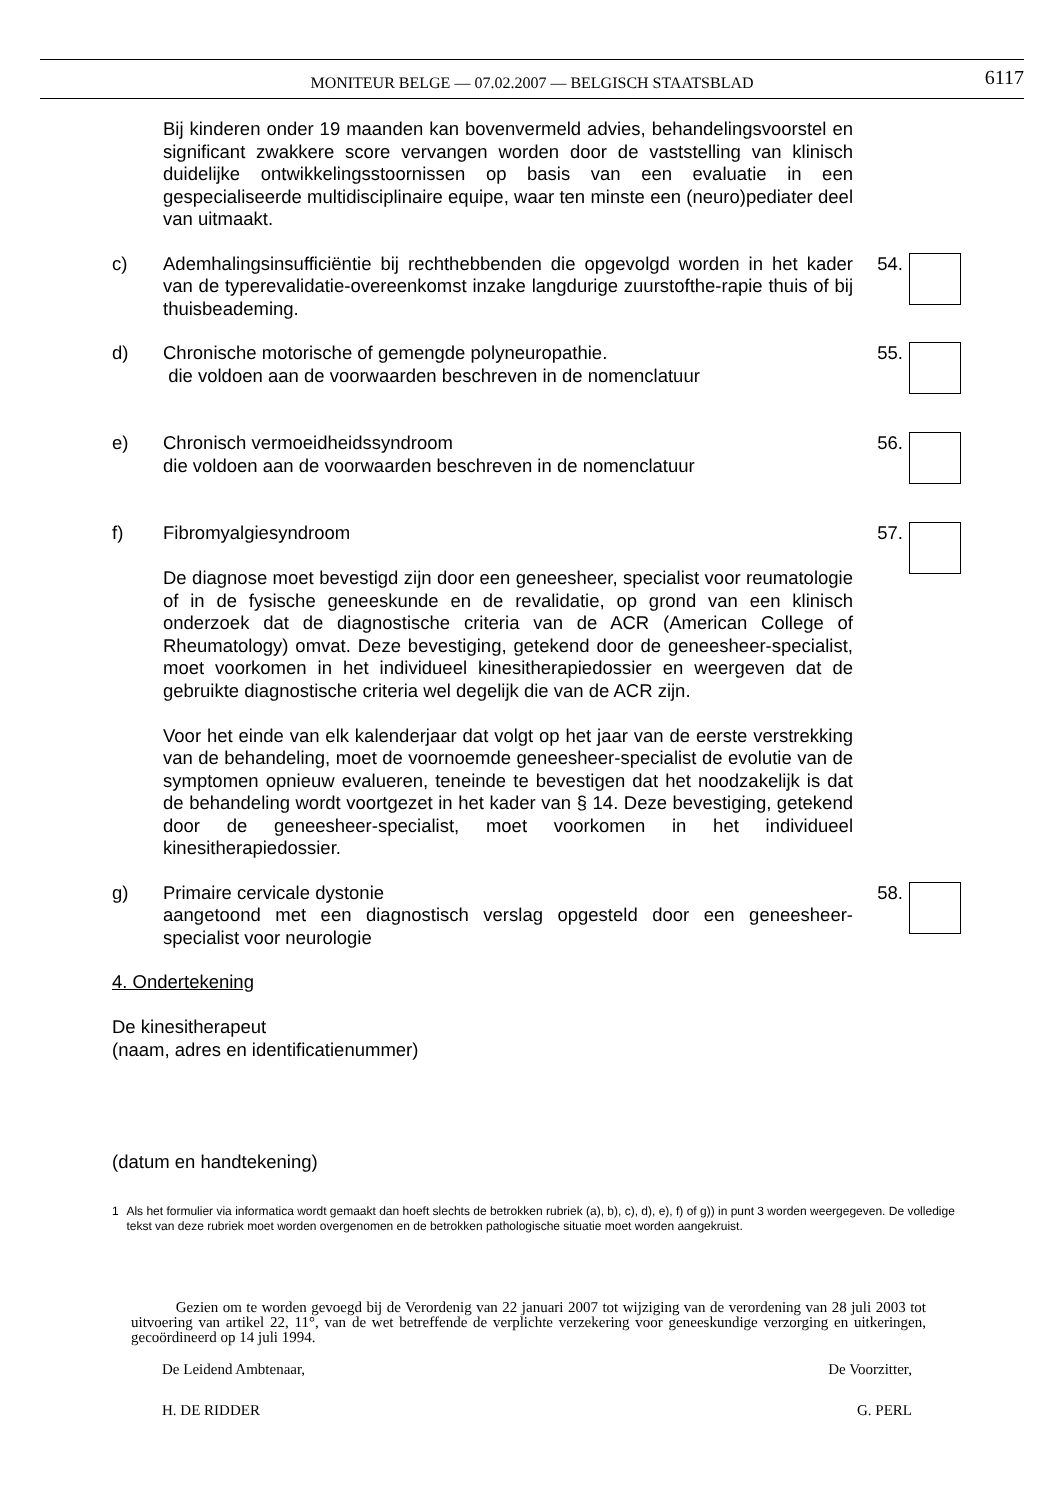MONITEUR BELGE — 07.02.2007 — BELGISCH STAATSBLAD
6117
Bij kinderen onder 19 maanden kan bovenvermeld advies, behandelingsvoorstel en significant zwakkere score vervangen worden door de vaststelling van klinisch duidelijke ontwikkelingsstoornissen op basis van een evaluatie in een gespecialiseerde multidisciplinaire equipe, waar ten minste een (neuro)pediater deel van uitmaakt.
c) Ademhalingsinsufficiëntie bij rechthebbenden die opgevolgd worden in het kader van de typerevalidatie-overeenkomst inzake langdurige zuurstofthe-rapie thuis of bij thuisbeademing.
54.
d) Chronische motorische of gemengde polyneuropathie.
die voldoen aan de voorwaarden beschreven in de nomenclatuur
55.
e) Chronisch vermoeidheidssyndroom
die voldoen aan de voorwaarden beschreven in de nomenclatuur
56.
f) Fibromyalgiesyndroom
De diagnose moet bevestigd zijn door een geneesheer, specialist voor reumatologie of in de fysische geneeskunde en de revalidatie, op grond van een klinisch onderzoek dat de diagnostische criteria van de ACR (American College of Rheumatology) omvat. Deze bevestiging, getekend door de geneesheer-specialist, moet voorkomen in het individueel kinesitherapiedossier en weergeven dat de gebruikte diagnostische criteria wel degelijk die van de ACR zijn.
Voor het einde van elk kalenderjaar dat volgt op het jaar van de eerste verstrekking van de behandeling, moet de voornoemde geneesheer-specialist de evolutie van de symptomen opnieuw evalueren, teneinde te bevestigen dat het noodzakelijk is dat de behandeling wordt voortgezet in het kader van § 14. Deze bevestiging, getekend door de geneesheer-specialist, moet voorkomen in het individueel kinesitherapiedossier.
57.
g) Primaire cervicale dystonie
aangetoond met een diagnostisch verslag opgesteld door een geneesheer-specialist voor neurologie
58.
4. Ondertekening
De kinesitherapeut
(naam, adres en identificatienummer)
(datum en handtekening)
1 Als het formulier via informatica wordt gemaakt dan hoeft slechts de betrokken rubriek (a), b), c), d), e), f) of g)) in punt 3 worden weergegeven. De volledige tekst van deze rubriek moet worden overgenomen en de betrokken pathologische situatie moet worden aangekruist.
Gezien om te worden gevoegd bij de Verordenig van 22 januari 2007 tot wijziging van de verordening van 28 juli 2003 tot uitvoering van artikel 22, 11°, van de wet betreffende de verplichte verzekering voor geneeskundige verzorging en uitkeringen, gecoördineerd op 14 juli 1994.
De Leidend Ambtenaar, De Voorzitter,
H. DE RIDDER G. PERL